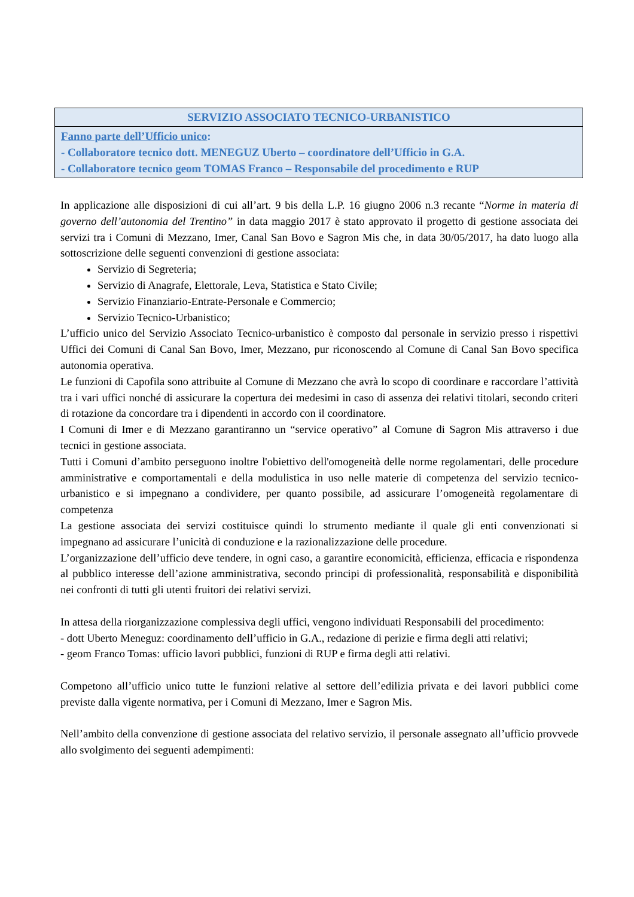| SERVIZIO ASSOCIATO TECNICO-URBANISTICO |
| --- |
| Fanno parte dell’Ufficio unico : - Collaboratore tecnico dott. MENEGUZ Uberto – coordinatore dell’Ufficio in G.A. - Collaboratore tecnico geom TOMAS Franco – Responsabile del procedimento e RUP |
In applicazione alle disposizioni di cui all’art. 9 bis della L.P. 16 giugno 2006 n.3 recante “Norme in materia di governo dell’autonomia del Trentino” in data maggio 2017 è stato approvato il progetto di gestione associata dei servizi tra i Comuni di Mezzano, Imer, Canal San Bovo e Sagron Mis che, in data 30/05/2017, ha dato luogo alla sottoscrizione delle seguenti convenzioni di gestione associata:
Servizio di Segreteria;
Servizio di Anagrafe, Elettorale, Leva, Statistica e Stato Civile;
Servizio Finanziario-Entrate-Personale e Commercio;
Servizio Tecnico-Urbanistico;
L’ufficio unico del Servizio Associato Tecnico-urbanistico è composto dal personale in servizio presso i rispettivi Uffici dei Comuni di Canal San Bovo, Imer, Mezzano, pur riconoscendo al Comune di Canal San Bovo specifica autonomia operativa.
Le funzioni di Capofila sono attribuite al Comune di Mezzano che avrà lo scopo di coordinare e raccordare l’attività tra i vari uffici nonché di assicurare la copertura dei medesimi in caso di assenza dei relativi titolari, secondo criteri di rotazione da concordare tra i dipendenti in accordo con il coordinatore.
I Comuni di Imer e di Mezzano garantiranno un “service operativo” al Comune di Sagron Mis attraverso i due tecnici in gestione associata.
Tutti i Comuni d’ambito perseguono inoltre l'obiettivo dell'omogeneità delle norme regolamentari, delle procedure amministrative e comportamentali e della modulistica in uso nelle materie di competenza del servizio tecnico-urbanistico e si impegnano a condividere, per quanto possibile, ad assicurare l’omogeneità regolamentare di competenza
La gestione associata dei servizi costituisce quindi lo strumento mediante il quale gli enti convenzionati si impegnano ad assicurare l’unicità di conduzione e la razionalizzazione delle procedure.
L’organizzazione dell’ufficio deve tendere, in ogni caso, a garantire economicità, efficienza, efficacia e rispondenza al pubblico interesse dell’azione amministrativa, secondo principi di professionalità, responsabilità e disponibilità nei confronti di tutti gli utenti fruitori dei relativi servizi.
In attesa della riorganizzazione complessiva degli uffici, vengono individuati Responsabili del procedimento:
- dott Uberto Meneguz: coordinamento dell’ufficio in G.A., redazione di perizie e firma degli atti relativi;
- geom Franco Tomas: ufficio lavori pubblici, funzioni di RUP e firma degli atti relativi.
Competono all’ufficio unico tutte le funzioni relative al settore dell’edilizia privata e dei lavori pubblici come previste dalla vigente normativa, per i Comuni di Mezzano, Imer e Sagron Mis.
Nell’ambito della convenzione di gestione associata del relativo servizio, il personale assegnato all’ufficio provvede allo svolgimento dei seguenti adempimenti: